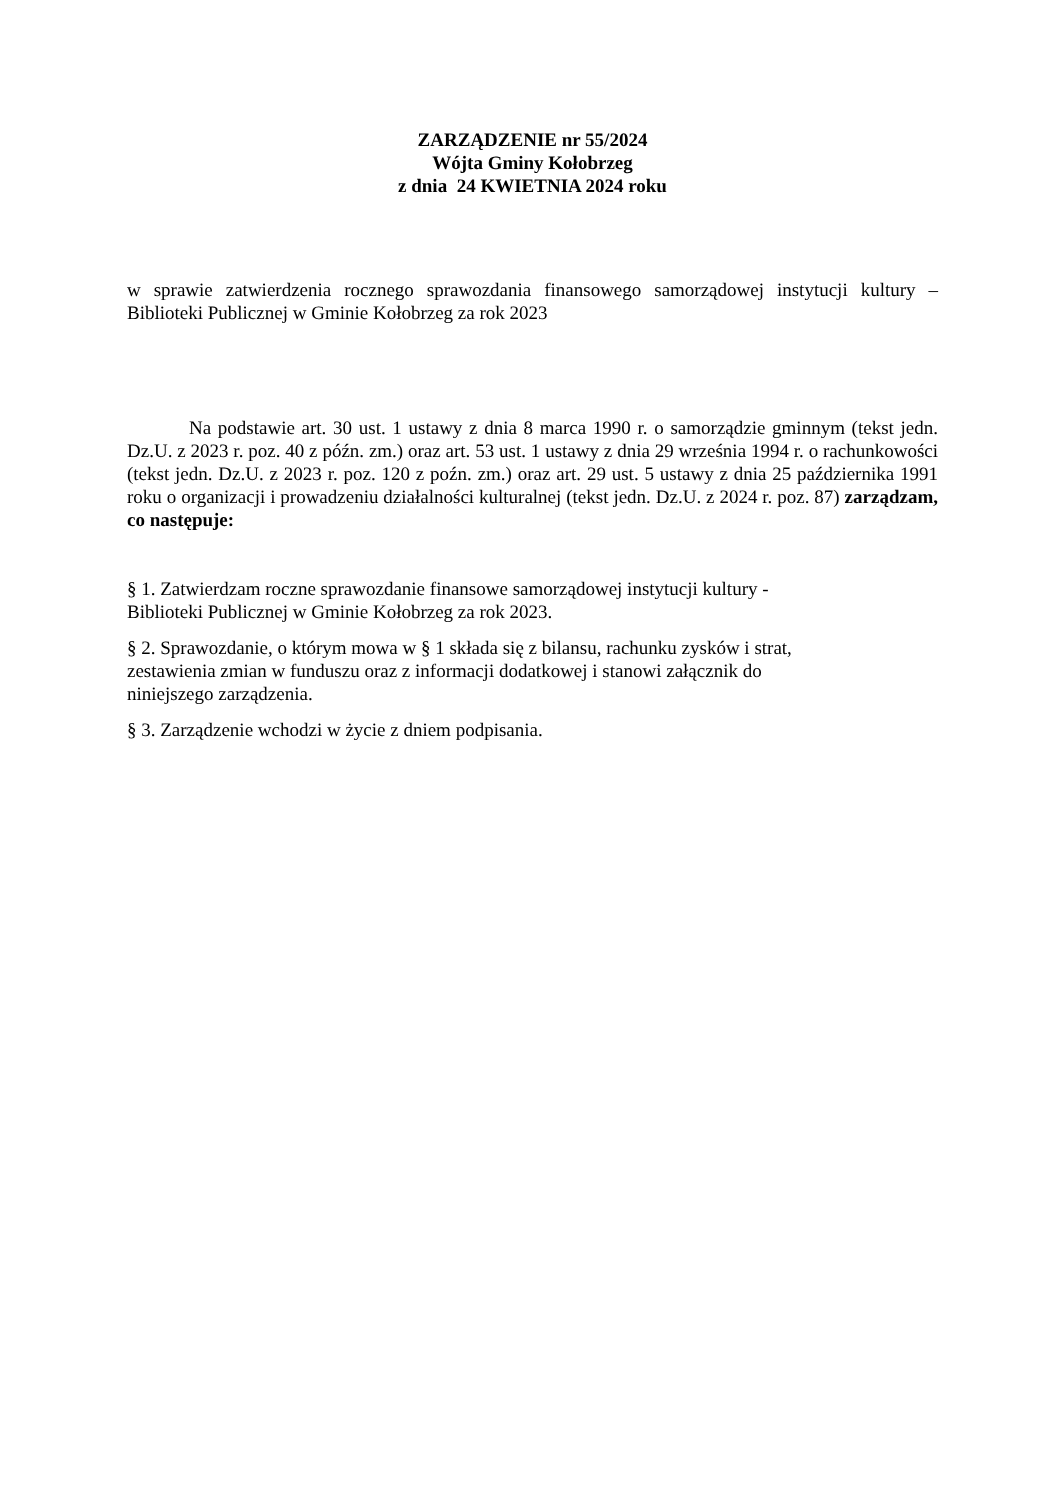ZARZĄDZENIE nr 55/2024
Wójta Gminy Kołobrzeg
z dnia 24 KWIETNIA 2024 roku
w sprawie zatwierdzenia rocznego sprawozdania finansowego samorządowej instytucji kultury – Biblioteki Publicznej w Gminie Kołobrzeg za rok 2023
Na podstawie art. 30 ust. 1 ustawy z dnia 8 marca 1990 r. o samorządzie gminnym (tekst jedn. Dz.U. z 2023 r. poz. 40 z późn. zm.) oraz art. 53 ust. 1 ustawy z dnia 29 września 1994 r. o rachunkowości (tekst jedn. Dz.U. z 2023 r. poz. 120 z poźn. zm.) oraz art. 29 ust. 5 ustawy z dnia 25 października 1991 roku o organizacji i prowadzeniu działalności kulturalnej (tekst jedn. Dz.U. z 2024 r. poz. 87) zarządzam, co następuje:
§ 1. Zatwierdzam roczne sprawozdanie finansowe samorządowej instytucji kultury -
Biblioteki Publicznej w Gminie Kołobrzeg za rok 2023.
§ 2. Sprawozdanie, o którym mowa w § 1 składa się z bilansu, rachunku zysków i strat,
zestawienia zmian w funduszu oraz z informacji dodatkowej i stanowi załącznik do
niniejszego zarządzenia.
§ 3. Zarządzenie wchodzi w życie z dniem podpisania.